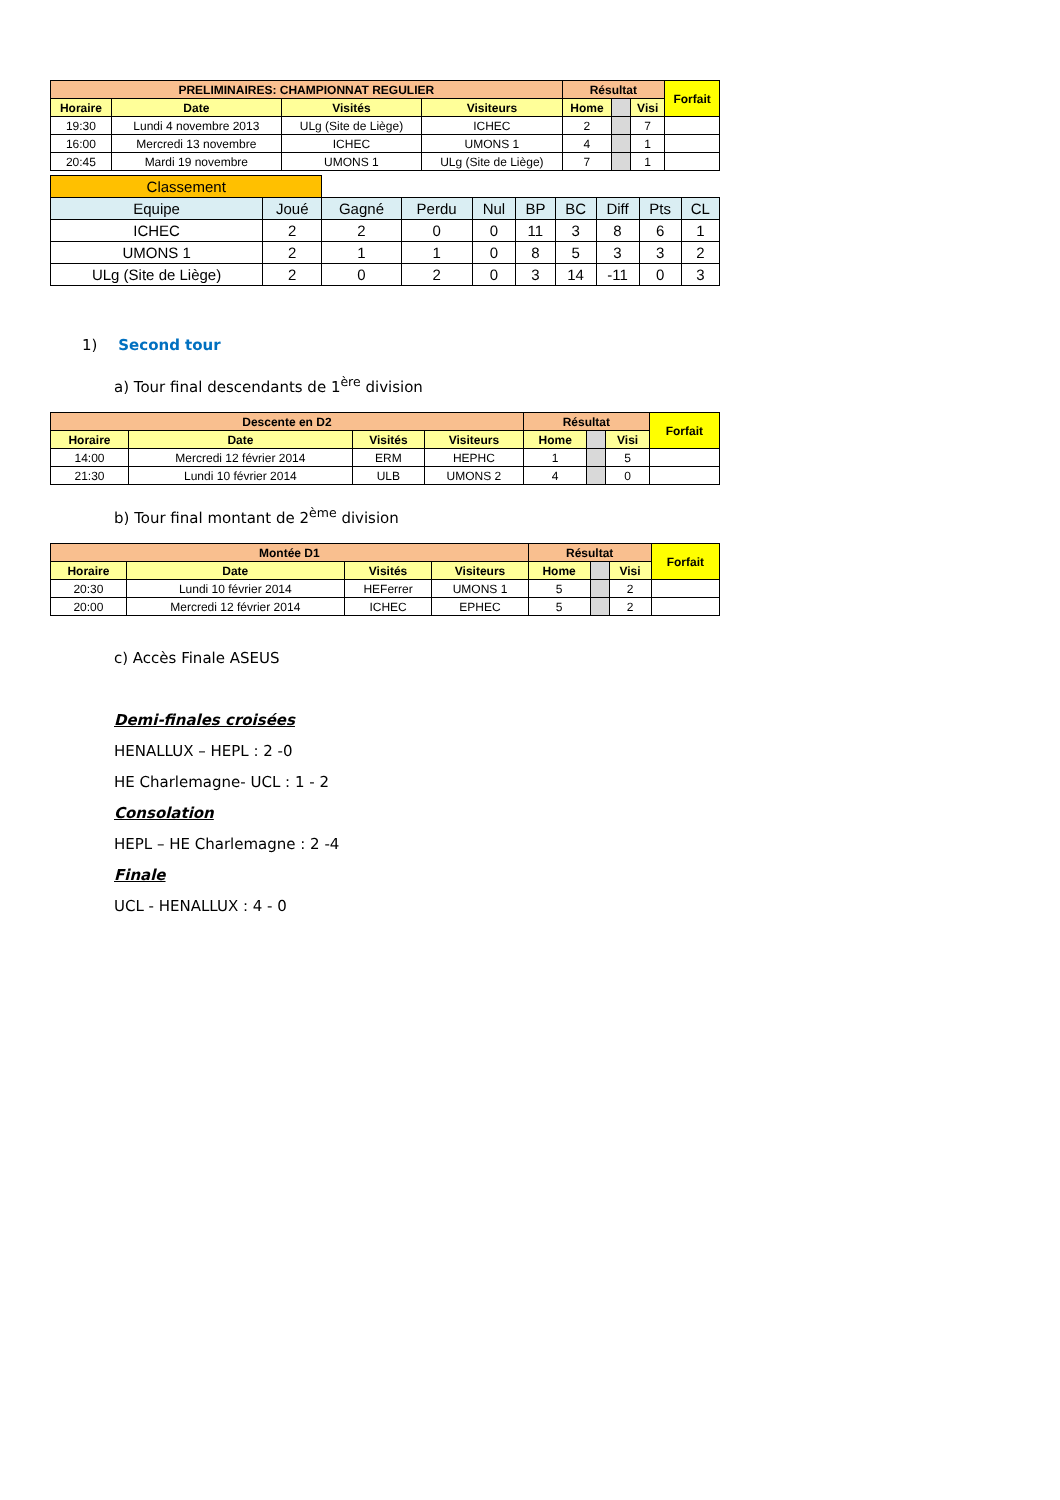| PRELIMINAIRES: CHAMPIONNAT REGULIER | | | | Résultat | | | Forfait |
| --- | --- | --- | --- | --- | --- | --- | --- |
| Horaire | Date | Visités | Visiteurs | Home | | Visi | |
| 19:30 | Lundi 4 novembre 2013 | ULg (Site de Liège) | ICHEC | 2 | | 7 | |
| 16:00 | Mercredi 13 novembre | ICHEC | UMONS 1 | 4 | | 1 | |
| 20:45 | Mardi 19 novembre | UMONS 1 | ULg (Site de Liège) | 7 | | 1 | |
| Classement | | | | | | | | | |
| Equipe | Joué | Gagné | Perdu | Nul | BP | BC | Diff | Pts | CL |
| ICHEC | 2 | 2 | 0 | 0 | 11 | 3 | 8 | 6 | 1 |
| UMONS 1 | 2 | 1 | 1 | 0 | 8 | 5 | 3 | 3 | 2 |
| ULg (Site de Liège) | 2 | 0 | 2 | 0 | 3 | 14 | -11 | 0 | 3 |
1) Second tour
a) Tour final descendants de 1<sup>ère</sup> division
| Descente en D2 | | | | Résultat | | | Forfait |
| --- | --- | --- | --- | --- | --- | --- | --- |
| Horaire | Date | Visités | Visiteurs | Home | | Visi | |
| 14:00 | Mercredi 12 février 2014 | ERM | HEPHC | 1 | | 5 | |
| 21:30 | Lundi 10 février 2014 | ULB | UMONS 2 | 4 | | 0 | |
b) Tour final montant de 2<sup>ème</sup> division
| Montée D1 | | | | Résultat | | | Forfait |
| --- | --- | --- | --- | --- | --- | --- | --- |
| Horaire | Date | Visités | Visiteurs | Home | | Visi | |
| 20:30 | Lundi 10 février 2014 | HEFerrer | UMONS 1 | 5 | | 2 | |
| 20:00 | Mercredi 12 février 2014 | ICHEC | EPHEC | 5 | | 2 | |
c) Accès Finale ASEUS
Demi-finales croisées
HENALLUX – HEPL : 2 -0
HE Charlemagne- UCL : 1 - 2
Consolation
HEPL – HE Charlemagne : 2 -4
Finale
UCL - HENALLUX : 4 - 0